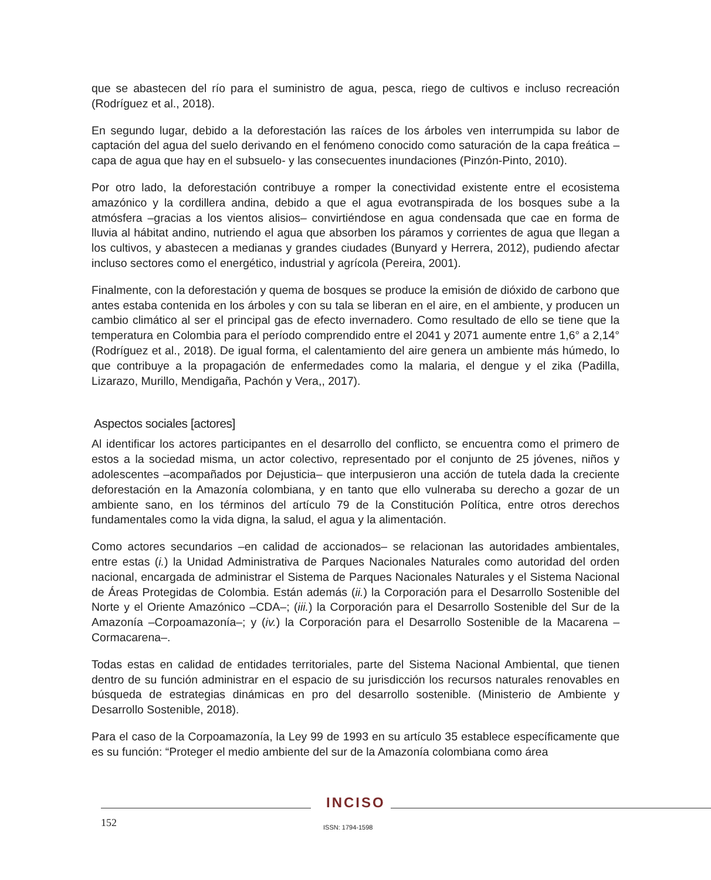que se abastecen del río para el suministro de agua, pesca, riego de cultivos e incluso recreación (Rodríguez et al., 2018).
En segundo lugar, debido a la deforestación las raíces de los árboles ven interrumpida su labor de captación del agua del suelo derivando en el fenómeno conocido como saturación de la capa freática –capa de agua que hay en el subsuelo- y las consecuentes inundaciones (Pinzón-Pinto, 2010).
Por otro lado, la deforestación contribuye a romper la conectividad existente entre el ecosistema amazónico y la cordillera andina, debido a que el agua evotranspirada de los bosques sube a la atmósfera –gracias a los vientos alisios– convirtiéndose en agua condensada que cae en forma de lluvia al hábitat andino, nutriendo el agua que absorben los páramos y corrientes de agua que llegan a los cultivos, y abastecen a medianas y grandes ciudades (Bunyard y Herrera, 2012), pudiendo afectar incluso sectores como el energético, industrial y agrícola (Pereira, 2001).
Finalmente, con la deforestación y quema de bosques se produce la emisión de dióxido de carbono que antes estaba contenida en los árboles y con su tala se liberan en el aire, en el ambiente, y producen un cambio climático al ser el principal gas de efecto invernadero. Como resultado de ello se tiene que la temperatura en Colombia para el período comprendido entre el 2041 y 2071 aumente entre 1,6° a 2,14° (Rodríguez et al., 2018). De igual forma, el calentamiento del aire genera un ambiente más húmedo, lo que contribuye a la propagación de enfermedades como la malaria, el dengue y el zika (Padilla, Lizarazo, Murillo, Mendigaña, Pachón y Vera,, 2017).
Aspectos sociales [actores]
Al identificar los actores participantes en el desarrollo del conflicto, se encuentra como el primero de estos a la sociedad misma, un actor colectivo, representado por el conjunto de 25 jóvenes, niños y adolescentes –acompañados por Dejusticia– que interpusieron una acción de tutela dada la creciente deforestación en la Amazonía colombiana, y en tanto que ello vulneraba su derecho a gozar de un ambiente sano, en los términos del artículo 79 de la Constitución Política, entre otros derechos fundamentales como la vida digna, la salud, el agua y la alimentación.
Como actores secundarios –en calidad de accionados– se relacionan las autoridades ambientales, entre estas (i.) la Unidad Administrativa de Parques Nacionales Naturales como autoridad del orden nacional, encargada de administrar el Sistema de Parques Nacionales Naturales y el Sistema Nacional de Áreas Protegidas de Colombia. Están además (ii.) la Corporación para el Desarrollo Sostenible del Norte y el Oriente Amazónico –CDA–; (iii.) la Corporación para el Desarrollo Sostenible del Sur de la Amazonía –Corpoamazonía–; y (iv.) la Corporación para el Desarrollo Sostenible de la Macarena – Cormacarena–.
Todas estas en calidad de entidades territoriales, parte del Sistema Nacional Ambiental, que tienen dentro de su función administrar en el espacio de su jurisdicción los recursos naturales renovables en búsqueda de estrategias dinámicas en pro del desarrollo sostenible. (Ministerio de Ambiente y Desarrollo Sostenible, 2018).
Para el caso de la Corpoamazonía, la Ley 99 de 1993 en su artículo 35 establece específicamente que es su función: “Proteger el medio ambiente del sur de la Amazonía colombiana como área
INCISO
152 ISSN: 1794-1598